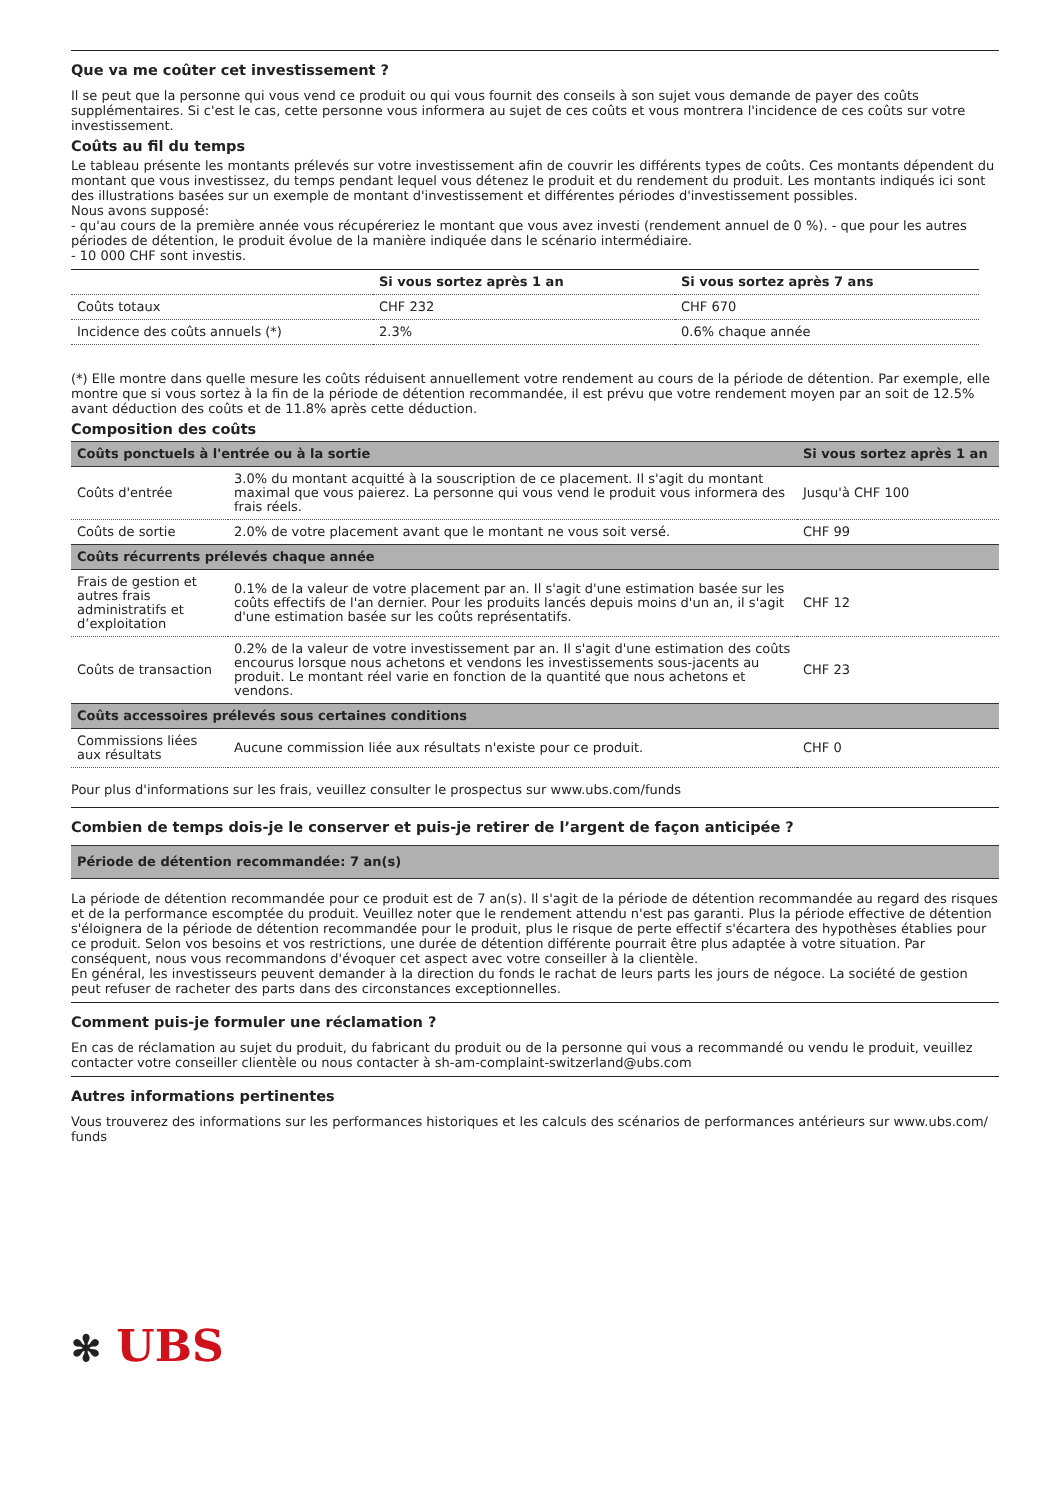Que va me coûter cet investissement ?
Il se peut que la personne qui vous vend ce produit ou qui vous fournit des conseils à son sujet vous demande de payer des coûts supplémentaires. Si c'est le cas, cette personne vous informera au sujet de ces coûts et vous montrera l'incidence de ces coûts sur votre investissement.
Coûts au fil du temps
Le tableau présente les montants prélevés sur votre investissement afin de couvrir les différents types de coûts. Ces montants dépendent du montant que vous investissez, du temps pendant lequel vous détenez le produit et du rendement du produit. Les montants indiqués ici sont des illustrations basées sur un exemple de montant d'investissement et différentes périodes d'investissement possibles.
Nous avons supposé:
- qu'au cours de la première année vous récupéreriez le montant que vous avez investi (rendement annuel de 0 %). - que pour les autres périodes de détention, le produit évolue de la manière indiquée dans le scénario intermédiaire.
- 10 000 CHF sont investis.
| | Si vous sortez après 1 an | Si vous sortez après 7 ans |
| --- | --- | --- |
| Coûts totaux | CHF 232 | CHF 670 |
| Incidence des coûts annuels (*) | 2.3% | 0.6% chaque année |
(*) Elle montre dans quelle mesure les coûts réduisent annuellement votre rendement au cours de la période de détention. Par exemple, elle montre que si vous sortez à la fin de la période de détention recommandée, il est prévu que votre rendement moyen par an soit de 12.5% avant déduction des coûts et de 11.8% après cette déduction.
Composition des coûts
| Coûts ponctuels à l'entrée ou à la sortie | | Si vous sortez après 1 an |
| --- | --- | --- |
| Coûts d'entrée | 3.0% du montant acquitté à la souscription de ce placement. Il s'agit du montant maximal que vous paierez. La personne qui vous vend le produit vous informera des frais réels. | Jusqu'à CHF 100 |
| Coûts de sortie | 2.0% de votre placement avant que le montant ne vous soit versé. | CHF 99 |
| Coûts récurrents prélevés chaque année | | |
| Frais de gestion et autres frais administratifs et d’exploitation | 0.1% de la valeur de votre placement par an. Il s'agit d'une estimation basée sur les coûts effectifs de l'an dernier. Pour les produits lancés depuis moins d'un an, il s'agit d'une estimation basée sur les coûts représentatifs. | CHF 12 |
| Coûts de transaction | 0.2% de la valeur de votre investissement par an. Il s'agit d'une estimation des coûts encourus lorsque nous achetons et vendons les investissements sous-jacents au produit. Le montant réel varie en fonction de la quantité que nous achetons et vendons. | CHF 23 |
| Coûts accessoires prélevés sous certaines conditions | | |
| Commissions liées aux résultats | Aucune commission liée aux résultats n'existe pour ce produit. | CHF 0 |
Pour plus d'informations sur les frais, veuillez consulter le prospectus sur www.ubs.com/funds
Combien de temps dois-je le conserver et puis-je retirer de l’argent de façon anticipée ?
| Période de détention recommandée: 7 an(s) |
| --- |
La période de détention recommandée pour ce produit est de 7 an(s). Il s'agit de la période de détention recommandée au regard des risques et de la performance escomptée du produit. Veuillez noter que le rendement attendu n'est pas garanti. Plus la période effective de détention s'éloignera de la période de détention recommandée pour le produit, plus le risque de perte effectif s'écartera des hypothèses établies pour ce produit. Selon vos besoins et vos restrictions, une durée de détention différente pourrait être plus adaptée à votre situation. Par conséquent, nous vous recommandons d'évoquer cet aspect avec votre conseiller à la clientèle.
En général, les investisseurs peuvent demander à la direction du fonds le rachat de leurs parts les jours de négoce. La société de gestion peut refuser de racheter des parts dans des circonstances exceptionnelles.
Comment puis-je formuler une réclamation ?
En cas de réclamation au sujet du produit, du fabricant du produit ou de la personne qui vous a recommandé ou vendu le produit, veuillez contacter votre conseiller clientèle ou nous contacter à sh-am-complaint-switzerland@ubs.com
Autres informations pertinentes
Vous trouverez des informations sur les performances historiques et les calculs des scénarios de performances antérieurs sur www.ubs.com/ funds
✻ UBS